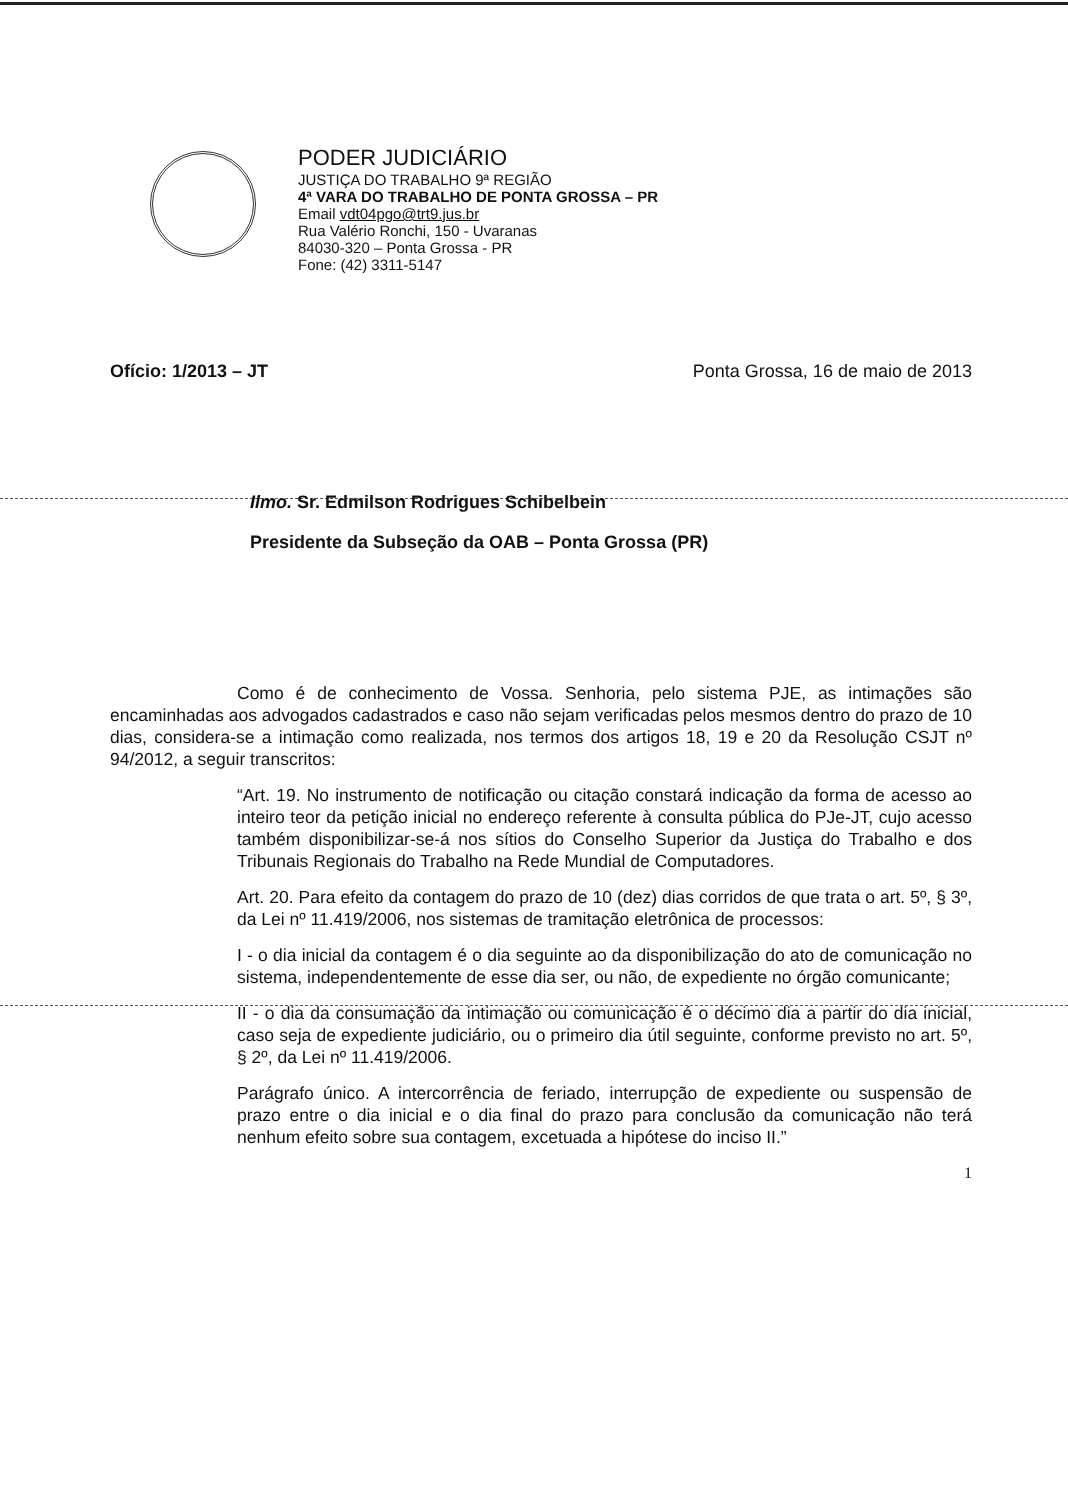PODER JUDICIÁRIO
JUSTIÇA DO TRABALHO 9ª REGIÃO
4ª VARA DO TRABALHO DE PONTA GROSSA – PR
Email vdt04pgo@trt9.jus.br
Rua Valério Ronchi, 150 - Uvaranas
84030-320 – Ponta Grossa - PR
Fone: (42) 3311-5147
Ofício: 1/2013 – JT Ponta Grossa, 16 de maio de 2013
Ilmo. Sr. Edmilson Rodrigues Schibelbein
Presidente da Subseção da OAB – Ponta Grossa (PR)
Como é de conhecimento de Vossa. Senhoria, pelo sistema PJE, as intimações são encaminhadas aos advogados cadastrados e caso não sejam verificadas pelos mesmos dentro do prazo de 10 dias, considera-se a intimação como realizada, nos termos dos artigos 18, 19 e 20 da Resolução CSJT nº 94/2012, a seguir transcritos:
“Art. 19. No instrumento de notificação ou citação constará indicação da forma de acesso ao inteiro teor da petição inicial no endereço referente à consulta pública do PJe-JT, cujo acesso também disponibilizar-se-á nos sítios do Conselho Superior da Justiça do Trabalho e dos Tribunais Regionais do Trabalho na Rede Mundial de Computadores.
Art. 20. Para efeito da contagem do prazo de 10 (dez) dias corridos de que trata o art. 5º, § 3º, da Lei nº 11.419/2006, nos sistemas de tramitação eletrônica de processos:
I - o dia inicial da contagem é o dia seguinte ao da disponibilização do ato de comunicação no sistema, independentemente de esse dia ser, ou não, de expediente no órgão comunicante;
II - o dia da consumação da intimação ou comunicação é o décimo dia a partir do dia inicial, caso seja de expediente judiciário, ou o primeiro dia útil seguinte, conforme previsto no art. 5º, § 2º, da Lei nº 11.419/2006.
Parágrafo único. A intercorrência de feriado, interrupção de expediente ou suspensão de prazo entre o dia inicial e o dia final do prazo para conclusão da comunicação não terá nenhum efeito sobre sua contagem, excetuada a hipótese do inciso II.”
1